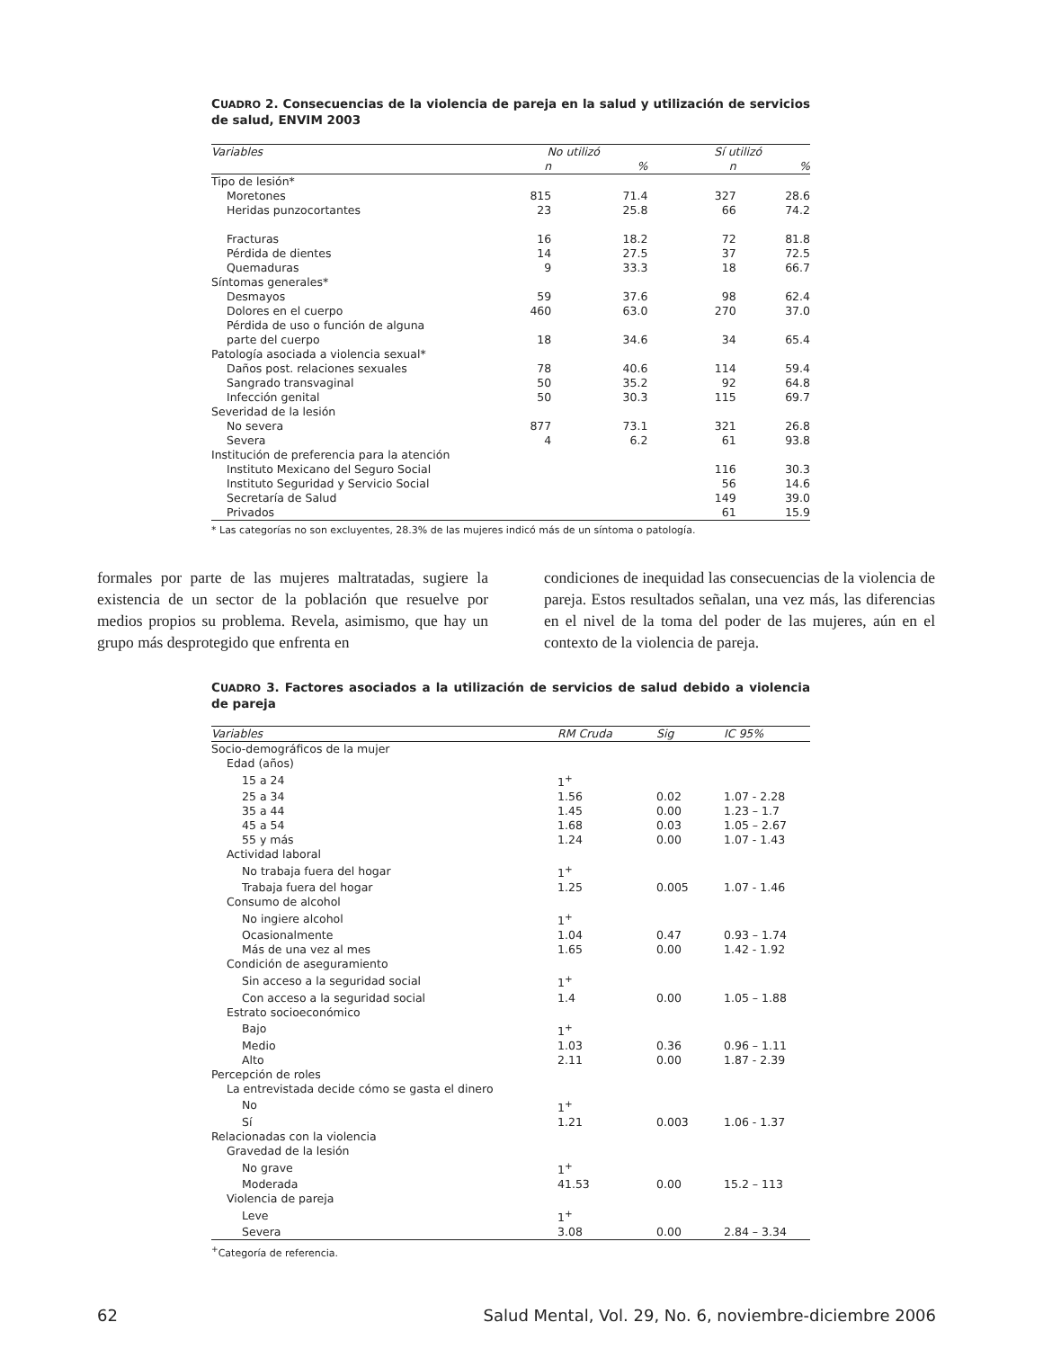CUADRO 2. Consecuencias de la violencia de pareja en la salud y utilización de servicios de salud, ENVIM 2003
| Variables | No utilizó | | Sí utilizó | |
| --- | --- | --- | --- | --- |
| | n | % | n | % |
| Tipo de lesión* | | | | |
| Moretones | 815 | 71.4 | 327 | 28.6 |
| Heridas punzocortantes | 23 | 25.8 | 66 | 74.2 |
| Fracturas | 16 | 18.2 | 72 | 81.8 |
| Pérdida de dientes | 14 | 27.5 | 37 | 72.5 |
| Quemaduras | 9 | 33.3 | 18 | 66.7 |
| Síntomas generales* | | | | |
| Desmayos | 59 | 37.6 | 98 | 62.4 |
| Dolores en el cuerpo | 460 | 63.0 | 270 | 37.0 |
| Pérdida de uso o función de alguna | | | | |
| parte del cuerpo | 18 | 34.6 | 34 | 65.4 |
| Patología asociada a violencia sexual* | | | | |
| Daños post. relaciones sexuales | 78 | 40.6 | 114 | 59.4 |
| Sangrado transvaginal | 50 | 35.2 | 92 | 64.8 |
| Infección genital | 50 | 30.3 | 115 | 69.7 |
| Severidad de la lesión | | | | |
| No severa | 877 | 73.1 | 321 | 26.8 |
| Severa | 4 | 6.2 | 61 | 93.8 |
| Institución de preferencia para la atención | | | | |
| Instituto Mexicano del Seguro Social | | | 116 | 30.3 |
| Instituto Seguridad y Servicio Social | | | 56 | 14.6 |
| Secretaría de Salud | | | 149 | 39.0 |
| Privados | | | 61 | 15.9 |
* Las categorías no son excluyentes, 28.3% de las mujeres indicó más de un síntoma o patología.
formales por parte de las mujeres maltratadas, sugiere la existencia de un sector de la población que resuelve por medios propios su problema. Revela, asimismo, que hay un grupo más desprotegido que enfrenta en
condiciones de inequidad las consecuencias de la violencia de pareja. Estos resultados señalan, una vez más, las diferencias en el nivel de la toma del poder de las mujeres, aún en el contexto de la violencia de pareja.
CUADRO 3. Factores asociados a la utilización de servicios de salud debido a violencia de pareja
| Variables | RM Cruda | Sig | IC 95% |
| --- | --- | --- | --- |
| Socio-demográficos de la mujer | | | |
| Edad (años) | | | |
| 15 a 24 | 1<sup>+</sup> | | |
| 25 a 34 | 1.56 | 0.02 | 1.07 - 2.28 |
| 35 a 44 | 1.45 | 0.00 | 1.23 – 1.7 |
| 45 a 54 | 1.68 | 0.03 | 1.05 – 2.67 |
| 55 y más | 1.24 | 0.00 | 1.07 - 1.43 |
| Actividad laboral | | | |
| No trabaja fuera del hogar | 1<sup>+</sup> | | |
| Trabaja fuera del hogar | 1.25 | 0.005 | 1.07 - 1.46 |
| Consumo de alcohol | | | |
| No ingiere alcohol | 1<sup>+</sup> | | |
| Ocasionalmente | 1.04 | 0.47 | 0.93 – 1.74 |
| Más de una vez al mes | 1.65 | 0.00 | 1.42 - 1.92 |
| Condición de aseguramiento | | | |
| Sin acceso a la seguridad social | 1<sup>+</sup> | | |
| Con acceso a la seguridad social | 1.4 | 0.00 | 1.05 – 1.88 |
| Estrato socioeconómico | | | |
| Bajo | 1<sup>+</sup> | | |
| Medio | 1.03 | 0.36 | 0.96 – 1.11 |
| Alto | 2.11 | 0.00 | 1.87 - 2.39 |
| Percepción de roles | | | |
| La entrevistada decide cómo se gasta el dinero | | | |
| No | 1<sup>+</sup> | | |
| Sí | 1.21 | 0.003 | 1.06 - 1.37 |
| Relacionadas con la violencia | | | |
| Gravedad de la lesión | | | |
| No grave | 1<sup>+</sup> | | |
| Moderada | 41.53 | 0.00 | 15.2 – 113 |
| Violencia de pareja | | | |
| Leve | 1<sup>+</sup> | | |
| Severa | 3.08 | 0.00 | 2.84 – 3.34 |
<sup>+</sup>Categoría de referencia.
62 Salud Mental, Vol. 29, No. 6, noviembre-diciembre 2006